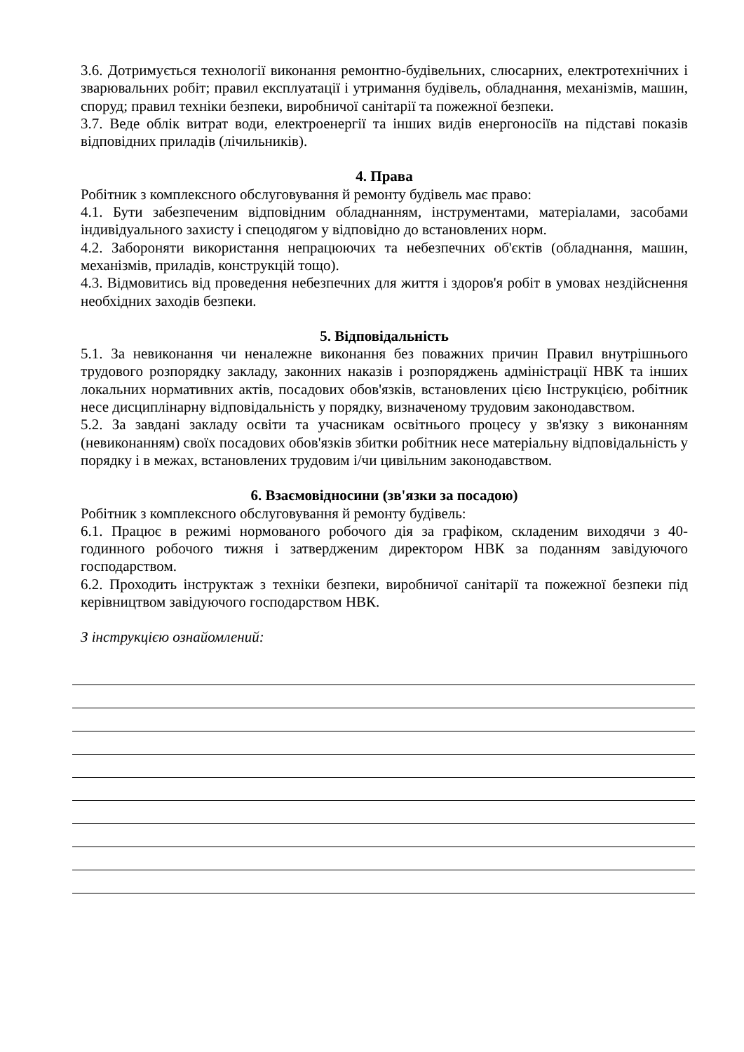3.6. Дотримується технології виконання ремонтно-будівельних, слюсарних, електротехнічних і зварювальних робіт; правил експлуатації і утримання будівель, обладнання, механізмів, машин, споруд; правил техніки безпеки, виробничої санітарії та пожежної безпеки.
3.7. Веде облік витрат води, електроенергії та інших видів енергоносіїв на підставі показів відповідних приладів (лічильників).
4. Права
Робітник з комплексного обслуговування й ремонту будівель має право:
4.1. Бути забезпеченим відповідним обладнанням, інструментами, матеріалами, засобами індивідуального захисту і спецодягом у відповідно до встановлених норм.
4.2. Забороняти використання непрацюючих та небезпечних об'єктів (обладнання, машин, механізмів, приладів, конструкцій тощо).
4.3. Відмовитись від проведення небезпечних для життя і здоров'я робіт в умовах нездійснення необхідних заходів безпеки.
5. Відповідальність
5.1. За невиконання чи неналежне виконання без поважних причин Правил внутрішнього трудового розпорядку закладу, законних наказів і розпоряджень адміністрації НВК та інших локальних нормативних актів, посадових обов'язків, встановлених цією Інструкцією, робітник несе дисциплінарну відповідальність у порядку, визначеному трудовим законодавством.
5.2. За завдані закладу освіти та учасникам освітнього процесу у зв'язку з виконанням (невиконанням) своїх посадових обов'язків збитки робітник несе матеріальну відповідальність у порядку і в межах, встановлених трудовим і/чи цивільним законодавством.
6. Взаємовідносини (зв'язки за посадою)
Робітник з комплексного обслуговування й ремонту будівель:
6.1. Працює в режимі нормованого робочого дія за графіком, складеним виходячи з 40-годинного робочого тижня і затвердженим директором НВК за поданням завідуючого господарством.
6.2. Проходить інструктаж з техніки безпеки, виробничої санітарії та пожежної безпеки під керівництвом завідуючого господарством НВК.
З інструкцією ознайомлений: